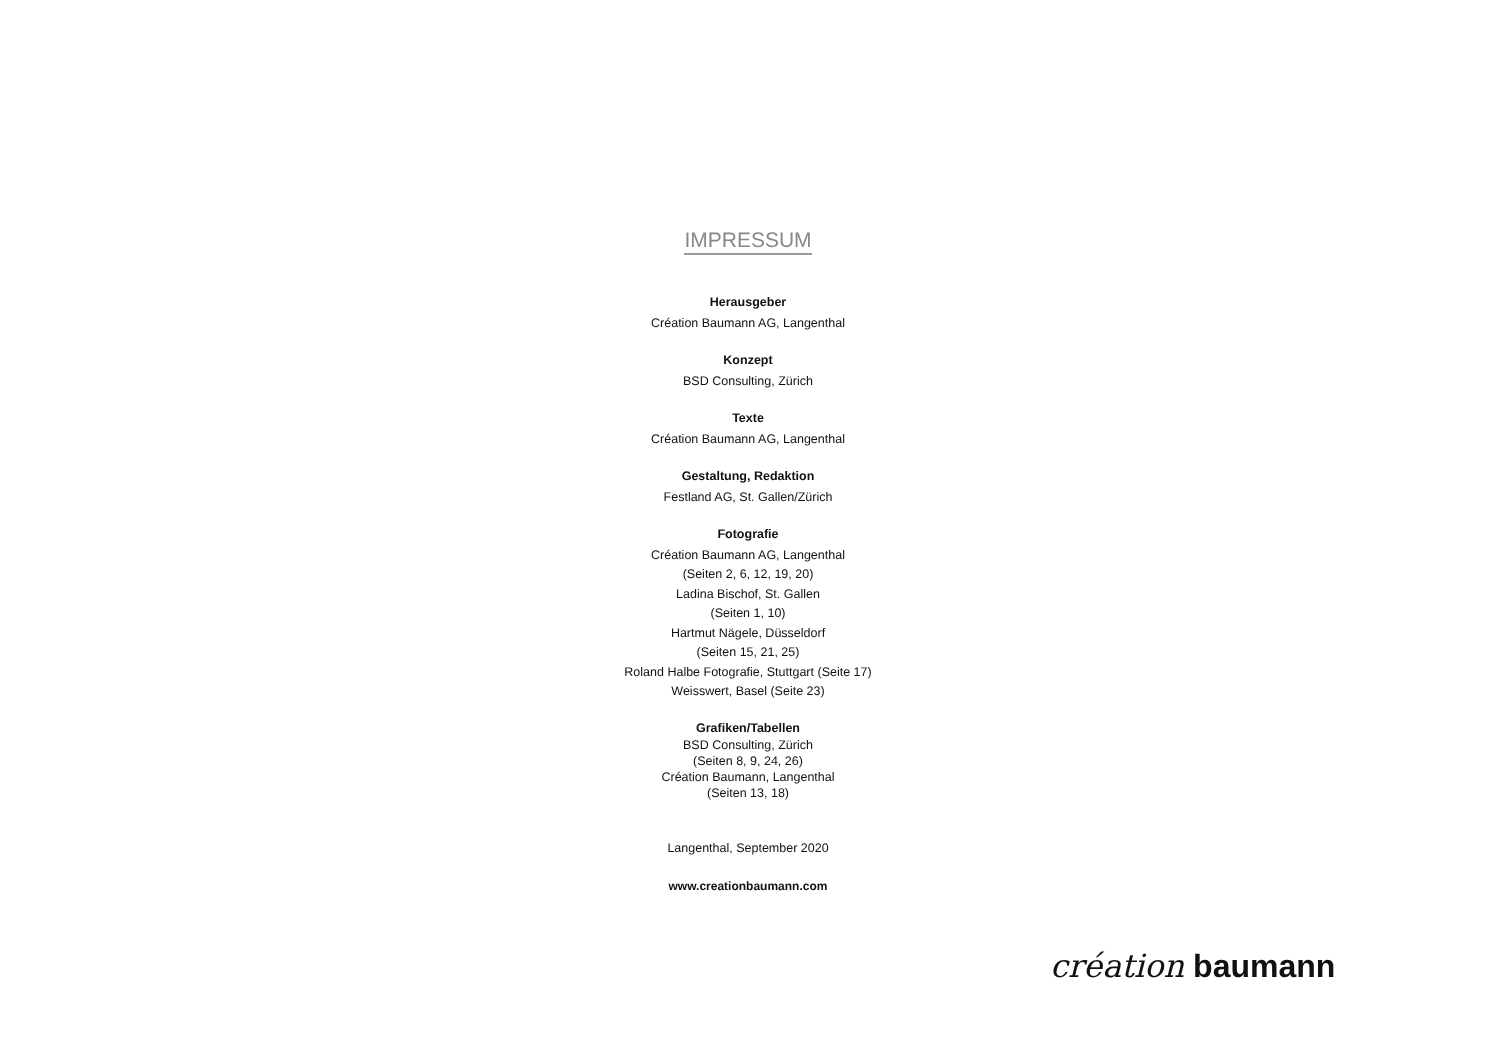IMPRESSUM
Herausgeber
Création Baumann AG, Langenthal
Konzept
BSD Consulting, Zürich
Texte
Création Baumann AG, Langenthal
Gestaltung, Redaktion
Festland AG, St. Gallen/Zürich
Fotografie
Création Baumann AG, Langenthal
(Seiten 2, 6, 12, 19, 20)
Ladina Bischof, St. Gallen
(Seiten 1, 10)
Hartmut Nägele, Düsseldorf
(Seiten 15, 21, 25)
Roland Halbe Fotografie, Stuttgart (Seite 17)
Weisswert, Basel (Seite 23)
Grafiken/Tabellen
BSD Consulting, Zürich
(Seiten 8, 9, 24, 26)
Création Baumann, Langenthal
(Seiten 13, 18)
Langenthal, September 2020
www.creationbaumann.com
création baumann